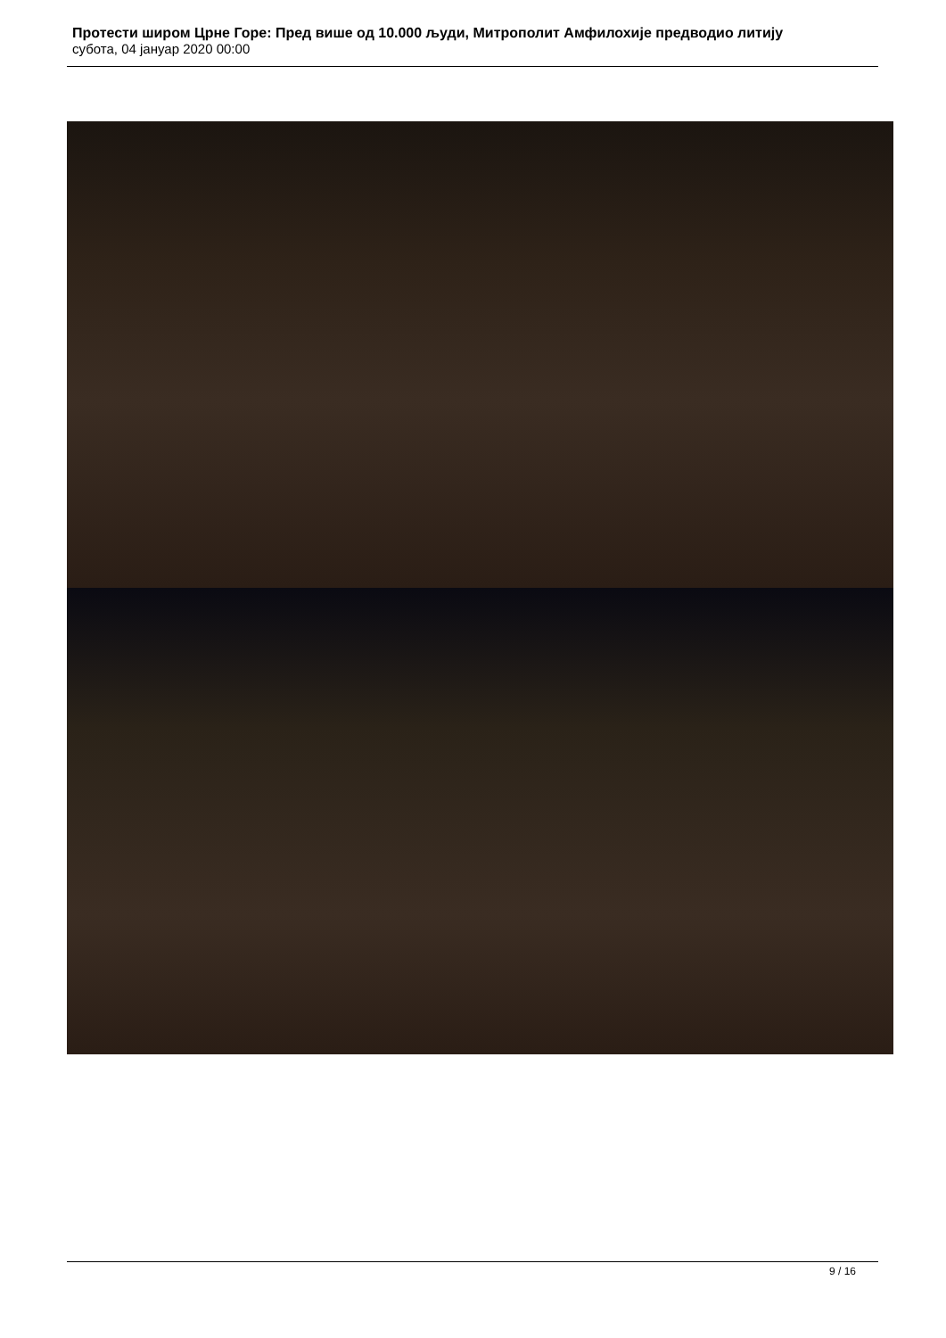Протести широм Црне Горе: Пред више од 10.000 људи, Митрополит Амфилохије предводио литију
субота, 04 јануар 2020 00:00
9 / 16